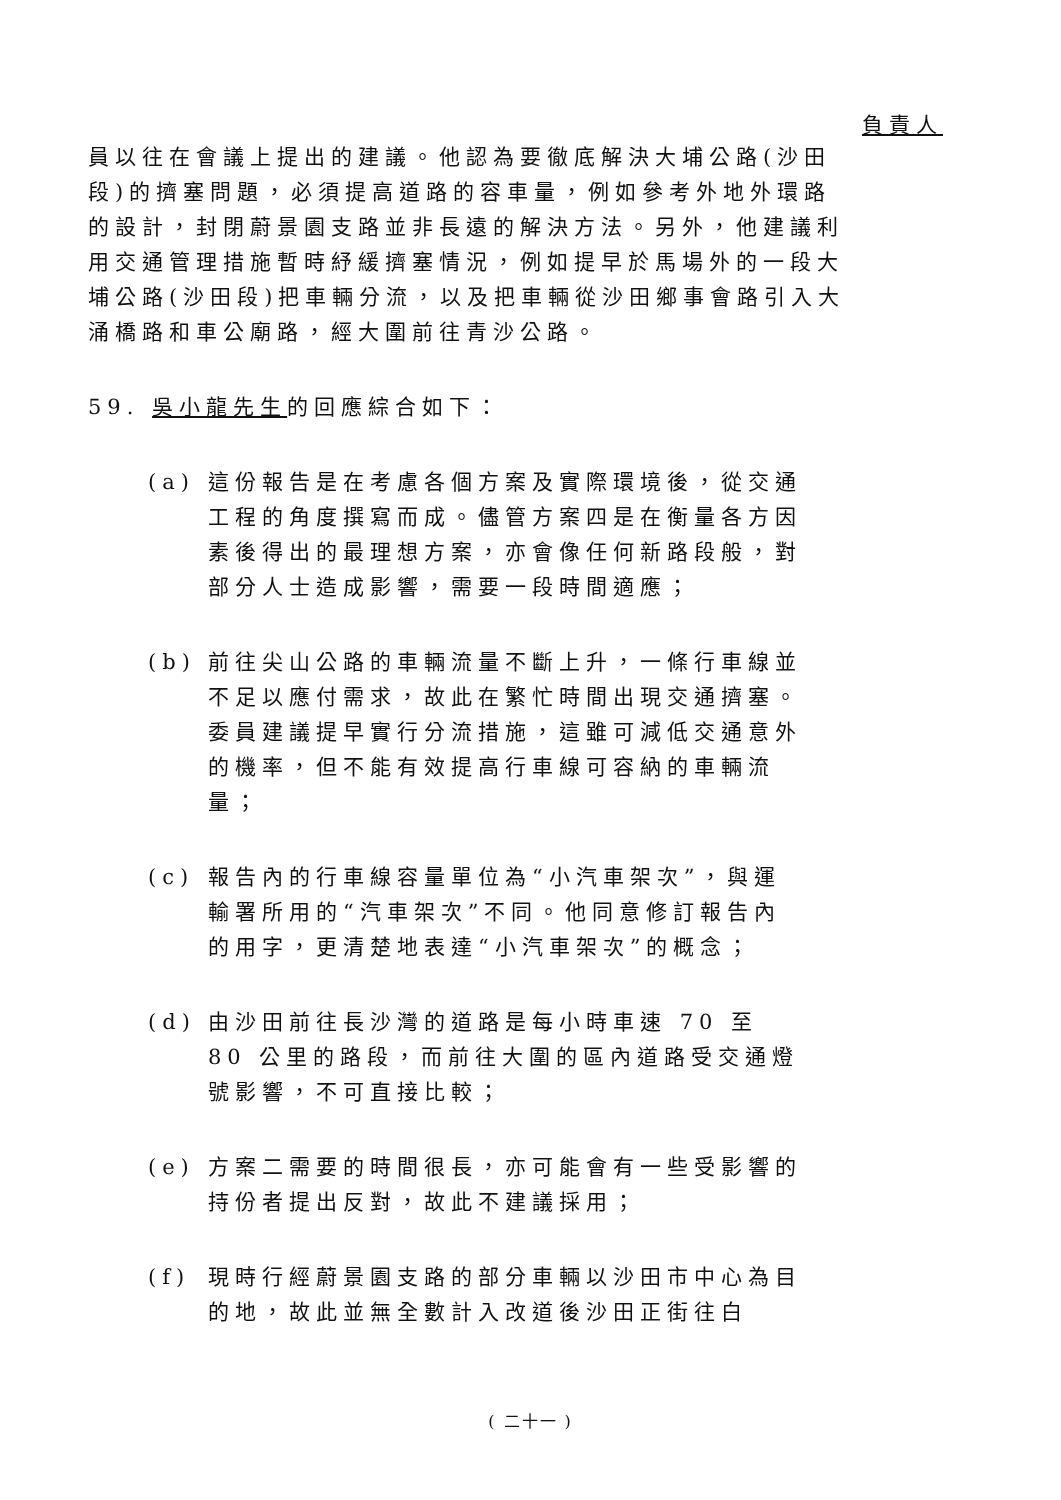負責人
員以往在會議上提出的建議。他認為要徹底解決大埔公路(沙田段)的擠塞問題，必須提高道路的容車量，例如參考外地外環路的設計，封閉蔚景園支路並非長遠的解決方法。另外，他建議利用交通管理措施暫時紓緩擠塞情況，例如提早於馬場外的一段大埔公路(沙田段)把車輛分流，以及把車輛從沙田鄉事會路引入大涌橋路和車公廟路，經大圍前往青沙公路。
59. 吳小龍先生的回應綜合如下：
(a) 這份報告是在考慮各個方案及實際環境後，從交通工程的角度撰寫而成。儘管方案四是在衡量各方因素後得出的最理想方案，亦會像任何新路段般，對部分人士造成影響，需要一段時間適應；
(b) 前往尖山公路的車輛流量不斷上升，一條行車線並不足以應付需求，故此在繁忙時間出現交通擠塞。委員建議提早實行分流措施，這雖可減低交通意外的機率，但不能有效提高行車線可容納的車輛流量；
(c) 報告內的行車線容量單位為“小汽車架次”，與運輸署所用的“汽車架次”不同。他同意修訂報告內的用字，更清楚地表達“小汽車架次”的概念；
(d) 由沙田前往長沙灣的道路是每小時車速 70 至 80 公里的路段，而前往大圍的區內道路受交通燈號影響，不可直接比較；
(e) 方案二需要的時間很長，亦可能會有一些受影響的持份者提出反對，故此不建議採用；
(f) 現時行經蔚景園支路的部分車輛以沙田市中心為目的地，故此並無全數計入改道後沙田正街往白
( 二十一 )